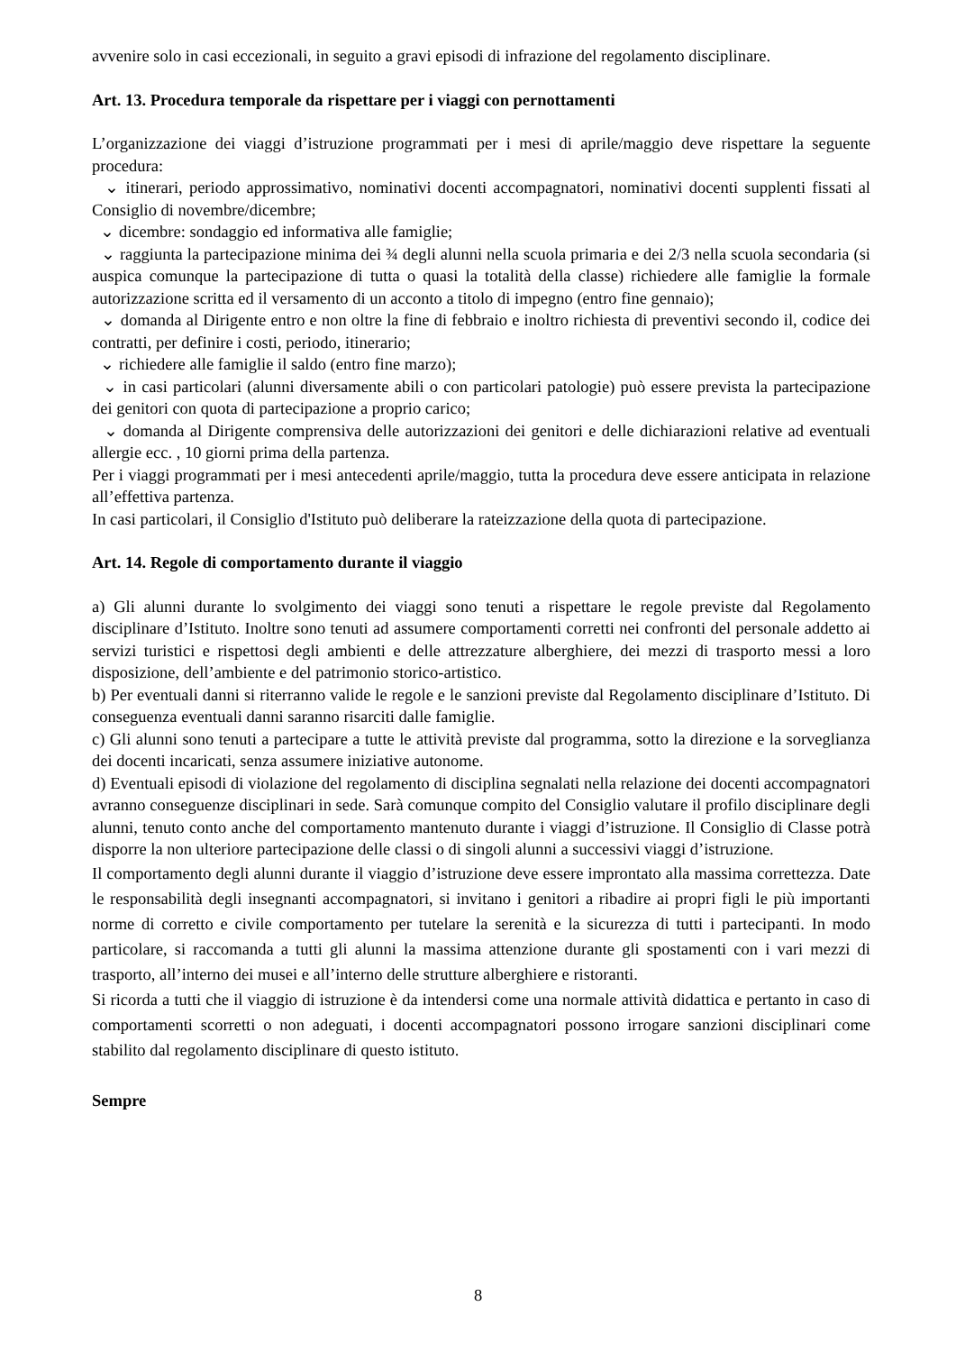avvenire solo in casi eccezionali, in seguito a gravi episodi di infrazione del regolamento disciplinare.
Art. 13. Procedura temporale da rispettare per i viaggi con pernottamenti
L’organizzazione dei viaggi d’istruzione programmati per i mesi di aprile/maggio deve rispettare la seguente procedura:
⌄ itinerari, periodo approssimativo, nominativi docenti accompagnatori, nominativi docenti supplenti fissati al Consiglio di novembre/dicembre;
⌄ dicembre: sondaggio ed informativa alle famiglie;
⌄ raggiunta la partecipazione minima dei ¾ degli alunni nella scuola primaria e dei 2/3 nella scuola secondaria (si auspica comunque la partecipazione di tutta o quasi la totalità della classe) richiedere alle famiglie la formale autorizzazione scritta ed il versamento di un acconto a titolo di impegno (entro fine gennaio);
⌄ domanda al Dirigente entro e non oltre la fine di febbraio e inoltro richiesta di preventivi secondo il, codice dei contratti, per definire i costi, periodo, itinerario;
⌄ richiedere alle famiglie il saldo (entro fine marzo);
⌄ in casi particolari (alunni diversamente abili o con particolari patologie) può essere prevista la partecipazione dei genitori con quota di partecipazione a proprio carico;
⌄ domanda al Dirigente comprensiva delle autorizzazioni dei genitori e delle dichiarazioni relative ad eventuali allergie ecc. , 10 giorni prima della partenza.
Per i viaggi programmati per i mesi antecedenti aprile/maggio, tutta la procedura deve essere anticipata in relazione all’effettiva partenza.
In casi particolari, il Consiglio d'Istituto può deliberare la rateizzazione della quota di partecipazione.
Art. 14. Regole di comportamento durante il viaggio
a) Gli alunni durante lo svolgimento dei viaggi sono tenuti a rispettare le regole previste dal Regolamento disciplinare d’Istituto. Inoltre sono tenuti ad assumere comportamenti corretti nei confronti del personale addetto ai servizi turistici e rispettosi degli ambienti e delle attrezzature alberghiere, dei mezzi di trasporto messi a loro disposizione, dell’ambiente e del patrimonio storico-artistico.
b) Per eventuali danni si riterranno valide le regole e le sanzioni previste dal Regolamento disciplinare d’Istituto. Di conseguenza eventuali danni saranno risarciti dalle famiglie.
c) Gli alunni sono tenuti a partecipare a tutte le attività previste dal programma, sotto la direzione e la sorveglianza dei docenti incaricati, senza assumere iniziative autonome.
d) Eventuali episodi di violazione del regolamento di disciplina segnalati nella relazione dei docenti accompagnatori avranno conseguenze disciplinari in sede. Sarà comunque compito del Consiglio valutare il profilo disciplinare degli alunni, tenuto conto anche del comportamento mantenuto durante i viaggi d’istruzione. Il Consiglio di Classe potrà disporre la non ulteriore partecipazione delle classi o di singoli alunni a successivi viaggi d’istruzione.
Il comportamento degli alunni durante il viaggio d’istruzione deve essere improntato alla massima correttezza. Date le responsabilità degli insegnanti accompagnatori, si invitano i genitori a ribadire ai propri figli le più importanti norme di corretto e civile comportamento per tutelare la serenità e la sicurezza di tutti i partecipanti. In modo particolare, si raccomanda a tutti gli alunni la massima attenzione durante gli spostamenti con i vari mezzi di trasporto, all’interno dei musei e all’interno delle strutture alberghiere e ristoranti.
Si ricorda a tutti che il viaggio di istruzione è da intendersi come una normale attività didattica e pertanto in caso di comportamenti scorretti o non adeguati, i docenti accompagnatori possono irrogare sanzioni disciplinari come stabilito dal regolamento disciplinare di questo istituto.
Sempre
8